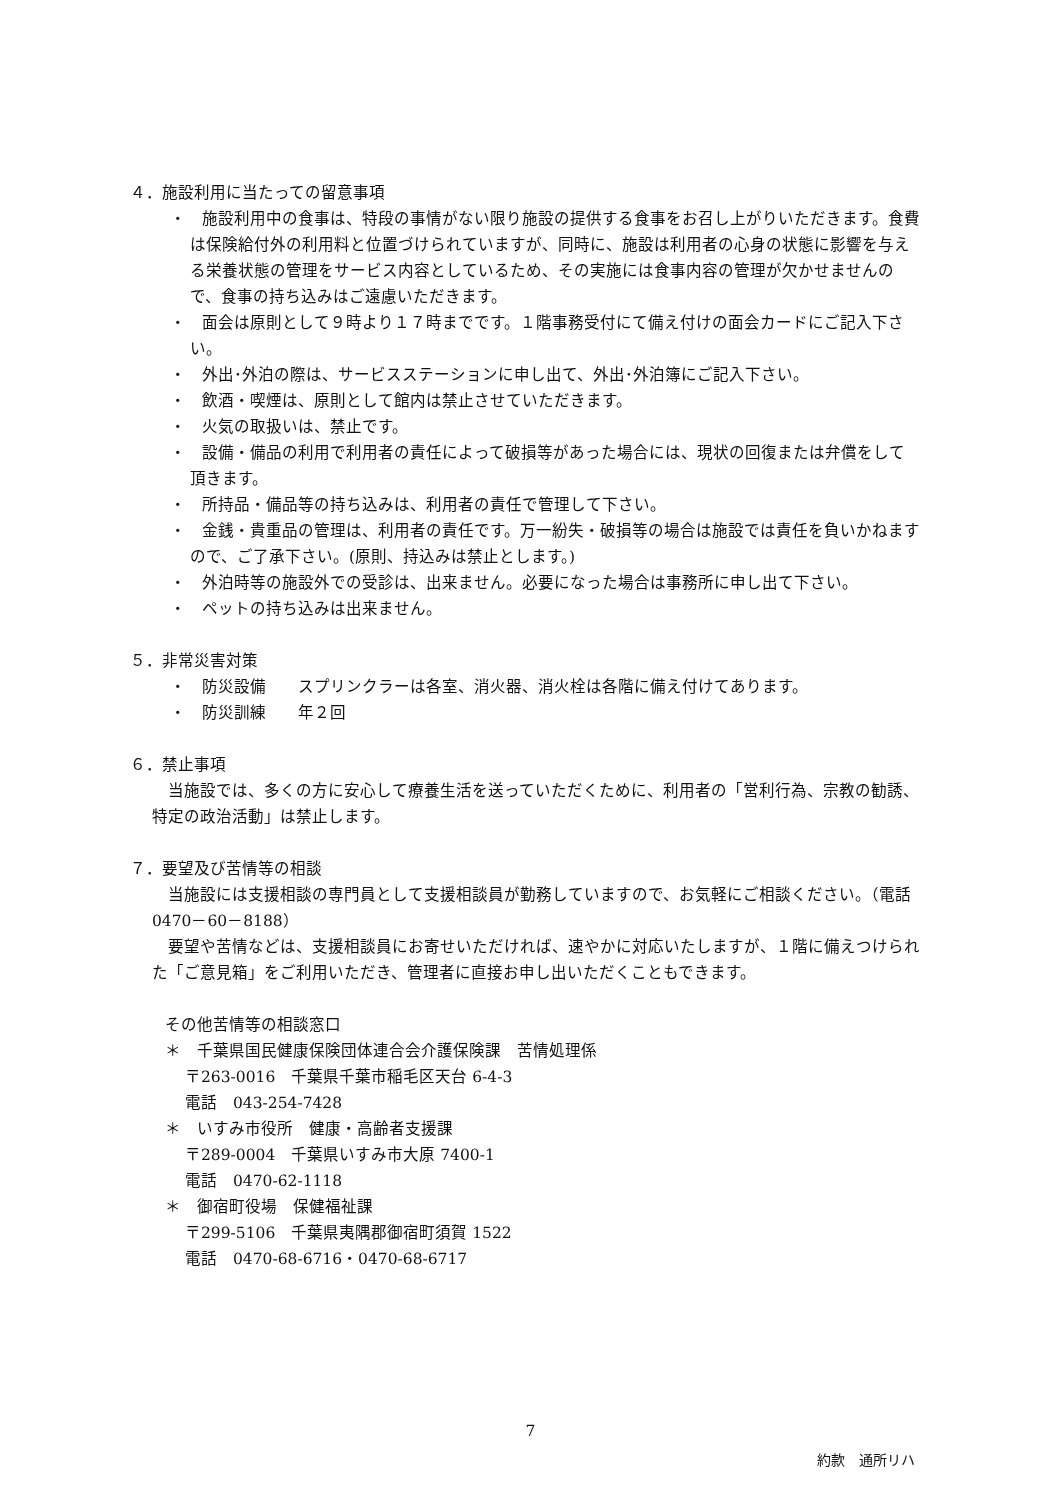４．施設利用に当たっての留意事項
・　施設利用中の食事は、特段の事情がない限り施設の提供する食事をお召し上がりいただきます。食費は保険給付外の利用料と位置づけられていますが、同時に、施設は利用者の心身の状態に影響を与える栄養状態の管理をサービス内容としているため、その実施には食事内容の管理が欠かせませんので、食事の持ち込みはご遠慮いただきます。
・　面会は原則として９時より１７時までです。１階事務受付にて備え付けの面会カードにご記入下さい。
・　外出･外泊の際は、サービスステーションに申し出て、外出･外泊簿にご記入下さい。
・　飲酒・喫煙は、原則として館内は禁止させていただきます。
・　火気の取扱いは、禁止です。
・　設備・備品の利用で利用者の責任によって破損等があった場合には、現状の回復または弁償をして頂きます。
・　所持品・備品等の持ち込みは、利用者の責任で管理して下さい。
・　金銭・貴重品の管理は、利用者の責任です。万一紛失・破損等の場合は施設では責任を負いかねますので、ご了承下さい。(原則、持込みは禁止とします。)
・　外泊時等の施設外での受診は、出来ません。必要になった場合は事務所に申し出て下さい。
・　ペットの持ち込みは出来ません。
５．非常災害対策
・　防災設備　　スプリンクラーは各室、消火器、消火栓は各階に備え付けてあります。
・　防災訓練　　年２回
６．禁止事項
　当施設では、多くの方に安心して療養生活を送っていただくために、利用者の「営利行為、宗教の勧誘、特定の政治活動」は禁止します。
７．要望及び苦情等の相談
　当施設には支援相談の専門員として支援相談員が勤務していますので、お気軽にご相談ください。（電話　0470－60－8188）
　要望や苦情などは、支援相談員にお寄せいただければ、速やかに対応いたしますが、１階に備えつけられた「ご意見箱」をご利用いただき、管理者に直接お申し出いただくこともできます。
その他苦情等の相談窓口
＊　千葉県国民健康保険団体連合会介護保険課　苦情処理係
〒263-0016　千葉県千葉市稲毛区天台 6-4-3
電話　043-254-7428
＊　いすみ市役所　健康・高齢者支援課
〒289-0004　千葉県いすみ市大原 7400-1
電話　0470-62-1118
＊　御宿町役場　保健福祉課
〒299-5106　千葉県夷隅郡御宿町須賀 1522
電話　0470-68-6716・0470-68-6717
7
約款　通所リハ